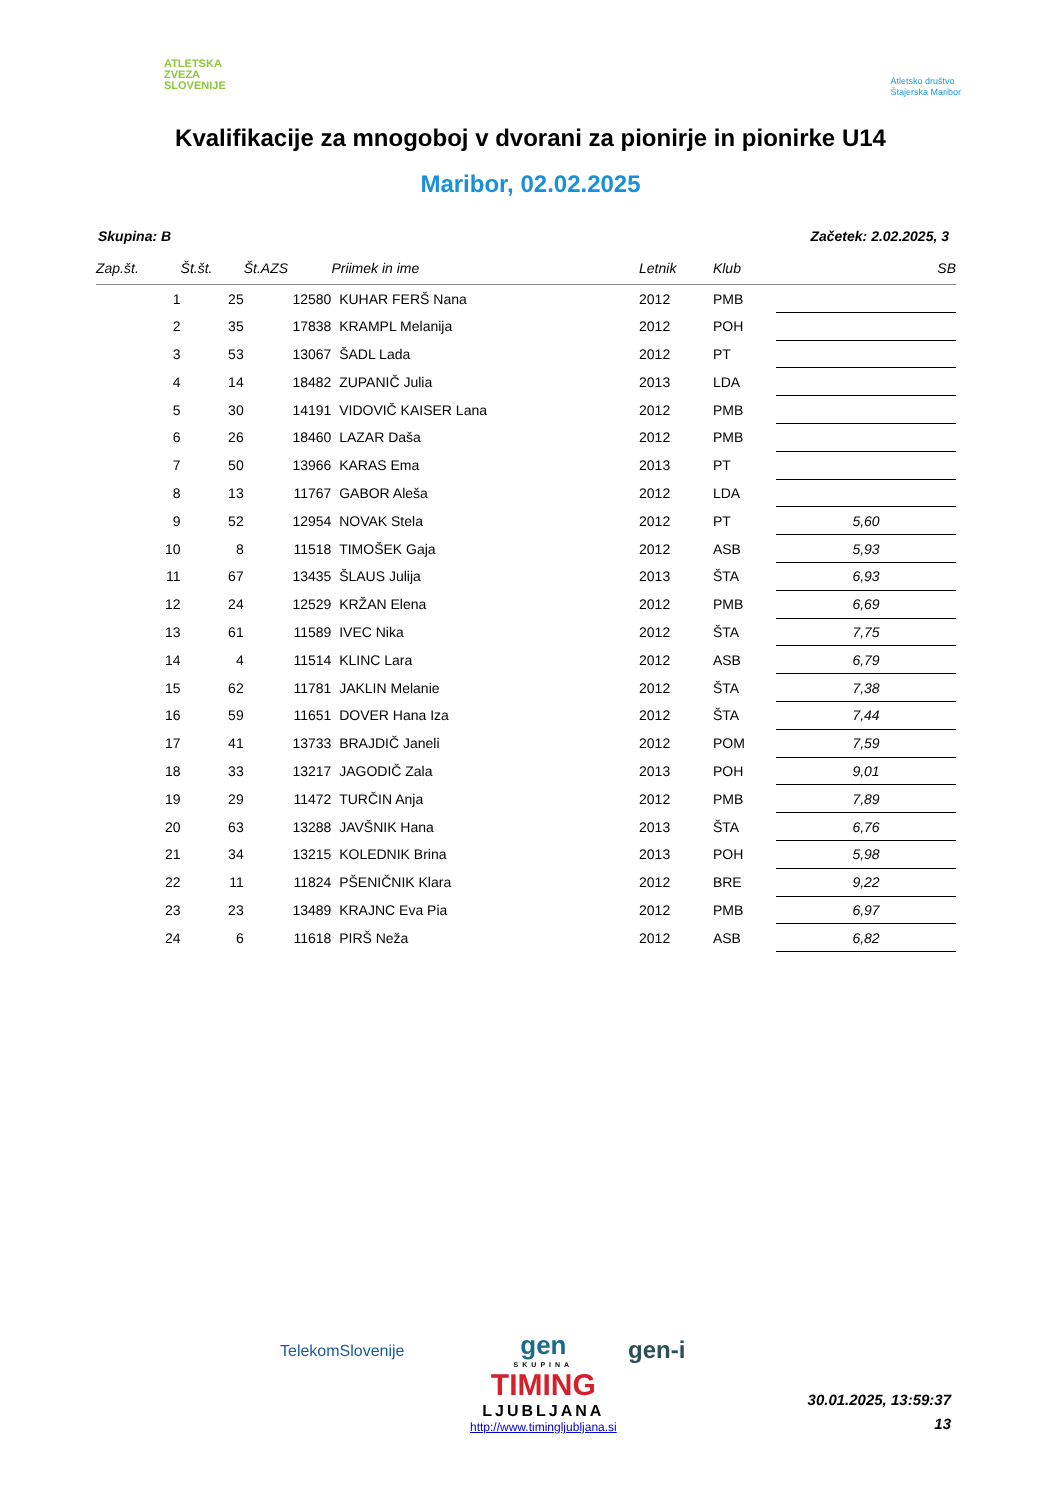ATLETSKA
ZVEZA
SLOVENIJE
Atletsko društvo
Štajerska Maribor
Kvalifikacije za mnogoboj v dvorani za pionirje in pionirke U14
Maribor, 02.02.2025
Skupina: B Začetek: 2.02.2025, 3
| Zap.št. | Št.št. | Št.AZS | Priimek in ime | Letnik | Klub | SB |
| --- | --- | --- | --- | --- | --- | --- |
| 1 | 25 | 12580 | KUHAR FERŠ Nana | 2012 | PMB | |
| 2 | 35 | 17838 | KRAMPL Melanija | 2012 | POH | |
| 3 | 53 | 13067 | ŠADL Lada | 2012 | PT | |
| 4 | 14 | 18482 | ZUPANIČ Julia | 2013 | LDA | |
| 5 | 30 | 14191 | VIDOVIČ KAISER Lana | 2012 | PMB | |
| 6 | 26 | 18460 | LAZAR Daša | 2012 | PMB | |
| 7 | 50 | 13966 | KARAS Ema | 2013 | PT | |
| 8 | 13 | 11767 | GABOR Aleša | 2012 | LDA | |
| 9 | 52 | 12954 | NOVAK Stela | 2012 | PT | 5,60 |
| 10 | 8 | 11518 | TIMOŠEK Gaja | 2012 | ASB | 5,93 |
| 11 | 67 | 13435 | ŠLAUS Julija | 2013 | ŠTA | 6,93 |
| 12 | 24 | 12529 | KRŽAN Elena | 2012 | PMB | 6,69 |
| 13 | 61 | 11589 | IVEC Nika | 2012 | ŠTA | 7,75 |
| 14 | 4 | 11514 | KLINC Lara | 2012 | ASB | 6,79 |
| 15 | 62 | 11781 | JAKLIN Melanie | 2012 | ŠTA | 7,38 |
| 16 | 59 | 11651 | DOVER Hana Iza | 2012 | ŠTA | 7,44 |
| 17 | 41 | 13733 | BRAJDIČ Janeli | 2012 | POM | 7,59 |
| 18 | 33 | 13217 | JAGODIČ Zala | 2013 | POH | 9,01 |
| 19 | 29 | 11472 | TURČIN Anja | 2012 | PMB | 7,89 |
| 20 | 63 | 13288 | JAVŠNIK Hana | 2013 | ŠTA | 6,76 |
| 21 | 34 | 13215 | KOLEDNIK Brina | 2013 | POH | 5,98 |
| 22 | 11 | 11824 | PŠENIČNIK Klara | 2012 | BRE | 9,22 |
| 23 | 23 | 13489 | KRAJNC Eva Pia | 2012 | PMB | 6,97 |
| 24 | 6 | 11618 | PIRŠ Neža | 2012 | ASB | 6,82 |
TelekomSlovenije
gen
SKUPINA
TIMING
LJUBLJANA
http://www.timingljubljana.si
gen-i
30.01.2025, 13:59:37
13